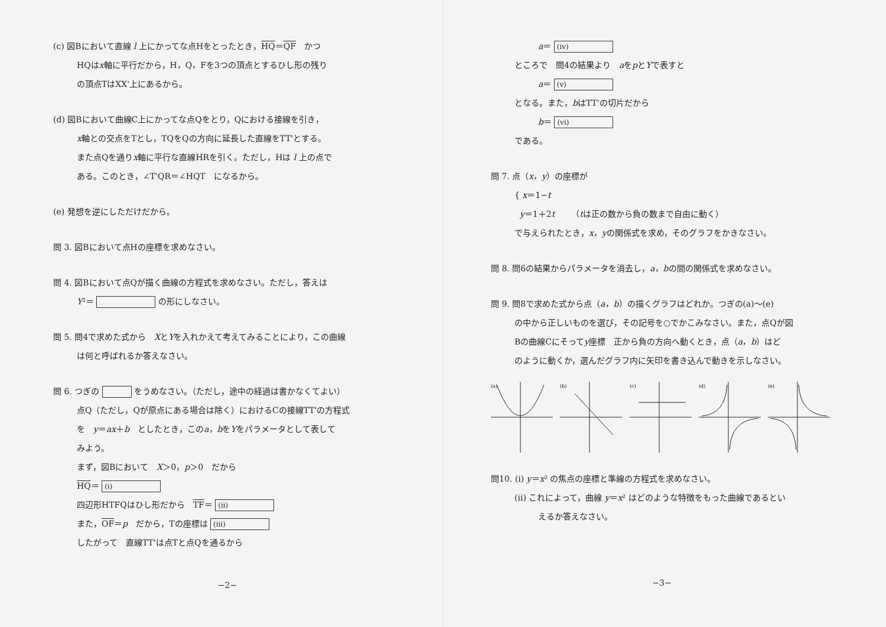(c) 図Bにおいて直線 l 上にかってな点Hをとったとき，HQ＝QF　かつ
HQはx軸に平行だから，H，Q，Fを3つの頂点とするひし形の残り
の頂点TはXX'上にあるから。
(d) 図Bにおいて曲線C上にかってな点Qをとり，Qにおける接線を引き，
x軸との交点をTとし，TQをQの方向に延長した直線をTT'とする。
また点Qを通りx軸に平行な直線HRを引く。ただし，Hは l 上の点で
ある。このとき，∠T'QR＝∠HQT　になるから。
(e) 発想を逆にしただけだから。
問 3. 図Bにおいて点Hの座標を求めなさい。
問 4. 図Bにおいて点Qが描く曲線の方程式を求めなさい。ただし，答えは
Y²＝ の形にしなさい。
問 5. 問4で求めた式から　XとYを入れかえて考えてみることにより，この曲線
は何と呼ばれるか答えなさい。
問 6. つぎの をうめなさい。（ただし，途中の経過は書かなくてよい）
点Q（ただし，Qが原点にある場合は除く）におけるCの接線TT'の方程式
を　y＝ax＋b　としたとき，このa，bをYをパラメータとして表して
みよう。
まず，図Bにおいて　X＞0，p＞0　だから
HQ＝ (i)
四辺形HTFQはひし形だから　TF＝ (ii)
また，OF＝p　だから，Tの座標は (iii)
したがって　直線TT'は点Tと点Qを通るから
−2−
a＝ (iv)
ところで　問4の結果より　aをpとYで表すと
a＝ (v)
となる。また，bはTT'の切片だから
b＝ (vi)
である。
問 7. 点（x，y）の座標が
{ x＝1−t
y＝1＋2t　　（tは正の数から負の数まで自由に動く）
で与えられたとき，x，yの関係式を求め，そのグラフをかきなさい。
問 8. 問6の結果からパラメータを消去し，a，bの間の関係式を求めなさい。
問 9. 問8で求めた式から点（a，b）の描くグラフはどれか。つぎの(a)〜(e)
の中から正しいものを選び，その記号を○でかこみなさい。また，点Qが図
Bの曲線Cにそってy座標　正から負の方向へ動くとき，点（a，b）はど
のように動くか，選んだグラフ内に矢印を書き込んで動きを示しなさい。
(a)
(b)
(c)
(d)
(e)
問10. (i) y＝x² の焦点の座標と準線の方程式を求めなさい。
(ii) これによって，曲線 y＝x² はどのような特徴をもった曲線であるとい
えるか答えなさい。
−3−